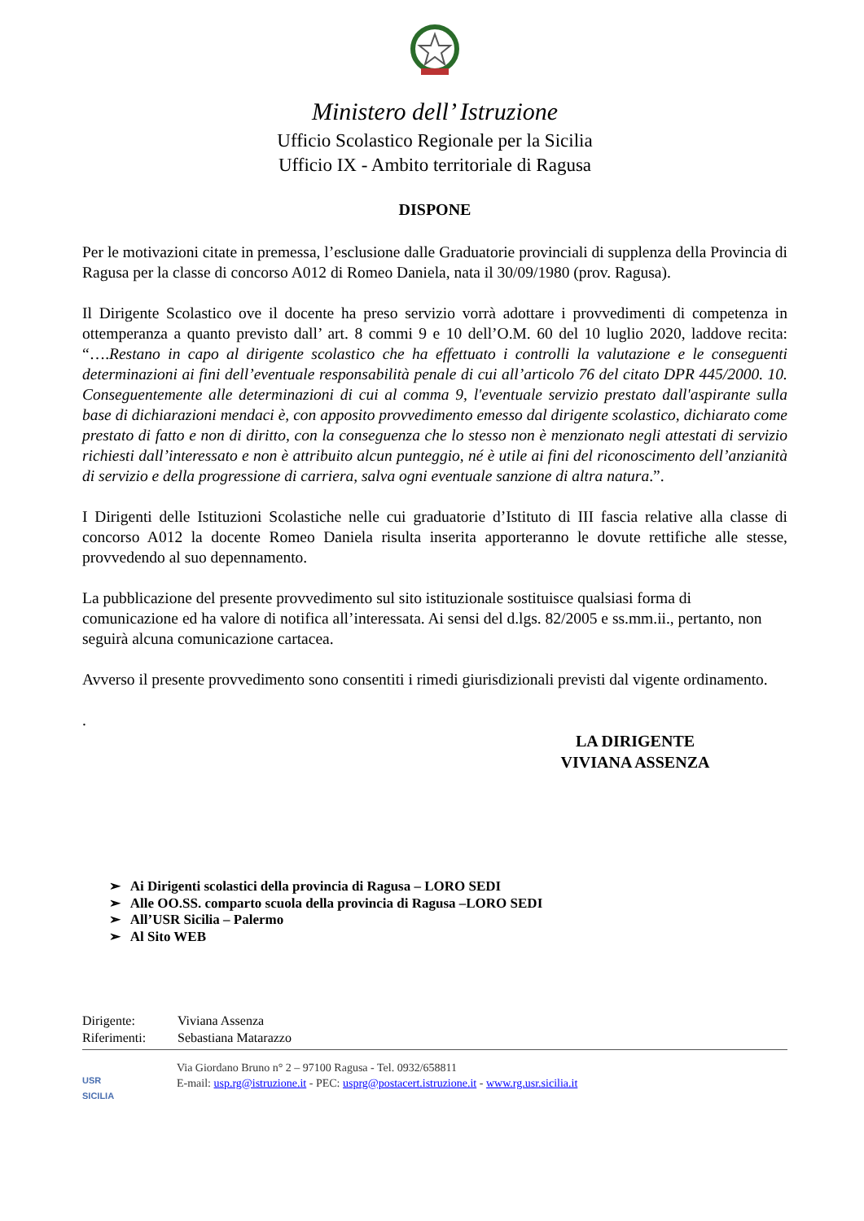Ministero dell’ Istruzione
Ufficio Scolastico Regionale per la Sicilia
Ufficio IX - Ambito territoriale di Ragusa
DISPONE
Per le motivazioni citate in premessa, l’esclusione dalle Graduatorie provinciali di supplenza della Provincia di Ragusa per la classe di concorso A012 di Romeo Daniela, nata il 30/09/1980 (prov. Ragusa).
Il Dirigente Scolastico ove il docente ha preso servizio vorrà adottare i provvedimenti di competenza in ottemperanza a quanto previsto dall’ art. 8 commi 9 e 10 dell’O.M. 60 del 10 luglio 2020, laddove recita: “….Restano in capo al dirigente scolastico che ha effettuato i controlli la valutazione e le conseguenti determinazioni ai fini dell’eventuale responsabilità penale di cui all’articolo 76 del citato DPR 445/2000. 10. Conseguentemente alle determinazioni di cui al comma 9, l'eventuale servizio prestato dall'aspirante sulla base di dichiarazioni mendaci è, con apposito provvedimento emesso dal dirigente scolastico, dichiarato come prestato di fatto e non di diritto, con la conseguenza che lo stesso non è menzionato negli attestati di servizio richiesti dall’interessato e non è attribuito alcun punteggio, né è utile ai fini del riconoscimento dell’anzianità di servizio e della progressione di carriera, salva ogni eventuale sanzione di altra natura.”.
I Dirigenti delle Istituzioni Scolastiche nelle cui graduatorie d’Istituto di III fascia relative alla classe di concorso A012 la docente Romeo Daniela risulta inserita apporteranno le dovute rettifiche alle stesse, provvedendo al suo depennamento.
La pubblicazione del presente provvedimento sul sito istituzionale sostituisce qualsiasi forma di comunicazione ed ha valore di notifica all’interessata. Ai sensi del d.lgs. 82/2005 e ss.mm.ii., pertanto, non seguirà alcuna comunicazione cartacea.
Avverso il presente provvedimento sono consentiti i rimedi giurisdizionali previsti dal vigente ordinamento.
.
LA DIRIGENTE
VIVIANA ASSENZA
➢ Ai Dirigenti scolastici della provincia di Ragusa – LORO SEDI
➢ Alle OO.SS. comparto scuola della provincia di Ragusa –LORO SEDI
➢ All’USR Sicilia – Palermo
➢ Al Sito WEB
Dirigente: Viviana Assenza
Riferimenti: Sebastiana Matarazzo
USR
SICILIA
Via Giordano Bruno n° 2 – 97100 Ragusa - Tel. 0932/658811
E-mail: usp.rg@istruzione.it - PEC: usprg@postacert.istruzione.it - www.rg.usr.sicilia.it